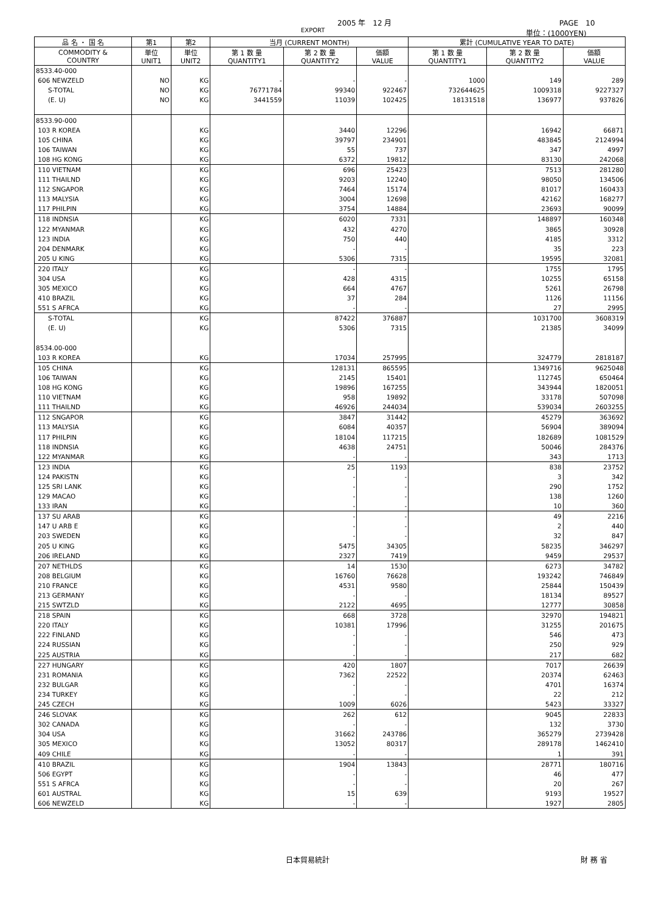2005 年　12 月 PAGE　10
EXPORT 単位：(1000YEN)
| 品 名 ・ 国 名 | 第1 | 第2 | 当月 (CURRENT MONTH) | | | 累計 (CUMULATIVE YEAR TO DATE) | | |
| --- | --- | --- | --- | --- | --- | --- | --- | --- |
| COMMODITY & COUNTRY | 単位 UNIT1 | 単位 UNIT2 | 第 1 数 量 QUANTITY1 | 第 2 数 量 QUANTITY2 | 価額 VALUE | 第 1 数 量 QUANTITY1 | 第 2 数 量 QUANTITY2 | 価額 VALUE |
| 8533.40-000 | | | | | | | | |
| 606 NEWZELD | NO | KG | - | - | - | 1000 | 149 | 289 |
| S-TOTAL | NO | KG | 76771784 | 99340 | 922467 | 732644625 | 1009318 | 9227327 |
| (E. U) | NO | KG | 3441559 | 11039 | 102425 | 18131518 | 136977 | 937826 |
| 8533.90-000 | | | | | | | | |
| 103 R KOREA | | KG | | 3440 | 12296 | | 16942 | 66871 |
| 105 CHINA | | KG | | 39797 | 234901 | | 483845 | 2124994 |
| 106 TAIWAN | | KG | | 55 | 737 | | 347 | 4997 |
| 108 HG KONG | | KG | | 6372 | 19812 | | 83130 | 242068 |
| 110 VIETNAM | | KG | | 696 | 25423 | | 7513 | 281280 |
| 111 THAILND | | KG | | 9203 | 12240 | | 98050 | 134506 |
| 112 SNGAPOR | | KG | | 7464 | 15174 | | 81017 | 160433 |
| 113 MALYSIA | | KG | | 3004 | 12698 | | 42162 | 168277 |
| 117 PHILPIN | | KG | | 3754 | 14884 | | 23693 | 90099 |
| 118 INDNSIA | | KG | | 6020 | 7331 | | 148897 | 160348 |
| 122 MYANMAR | | KG | | 432 | 4270 | | 3865 | 30928 |
| 123 INDIA | | KG | | 750 | 440 | | 4185 | 3312 |
| 204 DENMARK | | KG | | - | - | | 35 | 223 |
| 205 U KING | | KG | | 5306 | 7315 | | 19595 | 32081 |
| 220 ITALY | | KG | | - | - | | 1755 | 1795 |
| 304 USA | | KG | | 428 | 4315 | | 10255 | 65158 |
| 305 MEXICO | | KG | | 664 | 4767 | | 5261 | 26798 |
| 410 BRAZIL | | KG | | 37 | 284 | | 1126 | 11156 |
| 551 S AFRCA | | KG | | - | - | | 27 | 2995 |
| S-TOTAL | | KG | | 87422 | 376887 | | 1031700 | 3608319 |
| (E. U) | | KG | | 5306 | 7315 | | 21385 | 34099 |
| 8534.00-000 | | | | | | | | |
| 103 R KOREA | | KG | | 17034 | 257995 | | 324779 | 2818187 |
| 105 CHINA | | KG | | 128131 | 865595 | | 1349716 | 9625048 |
| 106 TAIWAN | | KG | | 2145 | 15401 | | 112745 | 650464 |
| 108 HG KONG | | KG | | 19896 | 167255 | | 343944 | 1820051 |
| 110 VIETNAM | | KG | | 958 | 19892 | | 33178 | 507098 |
| 111 THAILND | | KG | | 46926 | 244034 | | 539034 | 2603255 |
| 112 SNGAPOR | | KG | | 3847 | 31442 | | 45279 | 363692 |
| 113 MALYSIA | | KG | | 6084 | 40357 | | 56904 | 389094 |
| 117 PHILPIN | | KG | | 18104 | 117215 | | 182689 | 1081529 |
| 118 INDNSIA | | KG | | 4638 | 24751 | | 50046 | 284376 |
| 122 MYANMAR | | KG | | - | - | | 343 | 1713 |
| 123 INDIA | | KG | | 25 | 1193 | | 838 | 23752 |
| 124 PAKISTN | | KG | | - | - | | 3 | 342 |
| 125 SRI LANK | | KG | | - | - | | 290 | 1752 |
| 129 MACAO | | KG | | - | - | | 138 | 1260 |
| 133 IRAN | | KG | | - | - | | 10 | 360 |
| 137 SU ARAB | | KG | | - | - | | 49 | 2216 |
| 147 U ARB E | | KG | | - | - | | 2 | 440 |
| 203 SWEDEN | | KG | | - | - | | 32 | 847 |
| 205 U KING | | KG | | 5475 | 34305 | | 58235 | 346297 |
| 206 IRELAND | | KG | | 2327 | 7419 | | 9459 | 29537 |
| 207 NETHLDS | | KG | | 14 | 1530 | | 6273 | 34782 |
| 208 BELGIUM | | KG | | 16760 | 76628 | | 193242 | 746849 |
| 210 FRANCE | | KG | | 4531 | 9580 | | 25844 | 150439 |
| 213 GERMANY | | KG | | - | - | | 18134 | 89527 |
| 215 SWTZLD | | KG | | 2122 | 4695 | | 12777 | 30858 |
| 218 SPAIN | | KG | | 668 | 3728 | | 32970 | 194821 |
| 220 ITALY | | KG | | 10381 | 17996 | | 31255 | 201675 |
| 222 FINLAND | | KG | | - | - | | 546 | 473 |
| 224 RUSSIAN | | KG | | - | - | | 250 | 929 |
| 225 AUSTRIA | | KG | | - | - | | 217 | 682 |
| 227 HUNGARY | | KG | | 420 | 1807 | | 7017 | 26639 |
| 231 ROMANIA | | KG | | 7362 | 22522 | | 20374 | 62463 |
| 232 BULGAR | | KG | | - | - | | 4701 | 16374 |
| 234 TURKEY | | KG | | - | - | | 22 | 212 |
| 245 CZECH | | KG | | 1009 | 6026 | | 5423 | 33327 |
| 246 SLOVAK | | KG | | 262 | 612 | | 9045 | 22833 |
| 302 CANADA | | KG | | - | - | | 132 | 3730 |
| 304 USA | | KG | | 31662 | 243786 | | 365279 | 2739428 |
| 305 MEXICO | | KG | | 13052 | 80317 | | 289178 | 1462410 |
| 409 CHILE | | KG | | - | - | | 1 | 391 |
| 410 BRAZIL | | KG | | 1904 | 13843 | | 28771 | 180716 |
| 506 EGYPT | | KG | | - | - | | 46 | 477 |
| 551 S AFRCA | | KG | | - | - | | 20 | 267 |
| 601 AUSTRAL | | KG | | 15 | 639 | | 9193 | 19527 |
| 606 NEWZELD | | KG | | - | - | | 1927 | 2805 |
日本貿易統計 財 務 省